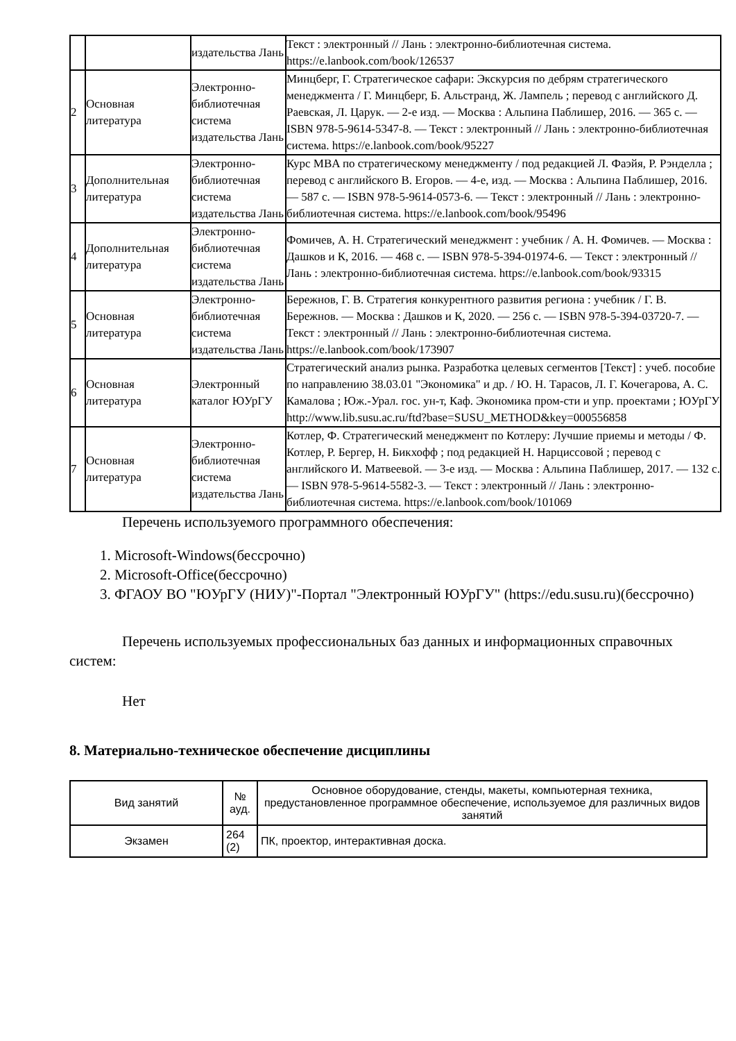| | | издательства Лань | Текст : электронный // Лань : электронно-библиотечная система. https://e.lanbook.com/book/126537 |
| 2 | Основная литература | Электронно-библиотечная система издательства Лань | Минцберг, Г. Стратегическое сафари: Экскурсия по дебрям стратегического менеджмента / Г. Минцберг, Б. Альстранд, Ж. Лампель ; перевод с английского Д. Раевская, Л. Царук. — 2-е изд. — Москва : Альпина Паблишер, 2016. — 365 с. — ISBN 978-5-9614-5347-8. — Текст : электронный // Лань : электронно-библиотечная система. https://e.lanbook.com/book/95227 |
| 3 | Дополнительная литература | Электронно-библиотечная система издательства Лань | Курс MBA по стратегическому менеджменту / под редакцией Л. Фаэйя, Р. Рэнделла ; перевод с английского В. Егоров. — 4-е, изд. — Москва : Альпина Паблишер, 2016. — 587 с. — ISBN 978-5-9614-0573-6. — Текст : электронный // Лань : электронно-библиотечная система. https://e.lanbook.com/book/95496 |
| 4 | Дополнительная литература | Электронно-библиотечная система издательства Лань | Фомичев, А. Н. Стратегический менеджмент : учебник / А. Н. Фомичев. — Москва : Дашков и К, 2016. — 468 с. — ISBN 978-5-394-01974-6. — Текст : электронный // Лань : электронно-библиотечная система. https://e.lanbook.com/book/93315 |
| 5 | Основная литература | Электронно-библиотечная система издательства Лань | Бережнов, Г. В. Стратегия конкурентного развития региона : учебник / Г. В. Бережнов. — Москва : Дашков и К, 2020. — 256 с. — ISBN 978-5-394-03720-7. — Текст : электронный // Лань : электронно-библиотечная система. https://e.lanbook.com/book/173907 |
| 6 | Основная литература | Электронный каталог ЮУрГУ | Стратегический анализ рынка. Разработка целевых сегментов [Текст] : учеб. пособие по направлению 38.03.01 "Экономика" и др. / Ю. Н. Тарасов, Л. Г. Кочегарова, А. С. Камалова ; Юж.-Урал. гос. ун-т, Каф. Экономика пром-сти и упр. проектами ; ЮУрГУ http://www.lib.susu.ac.ru/ftd?base=SUSU_METHOD&key=000556858 |
| 7 | Основная литература | Электронно-библиотечная система издательства Лань | Котлер, Ф. Стратегический менеджмент по Котлеру: Лучшие приемы и методы / Ф. Котлер, Р. Бергер, Н. Бикхофф ; под редакцией Н. Нарциссовой ; перевод с английского И. Матвеевой. — 3-е изд. — Москва : Альпина Паблишер, 2017. — 132 с. — ISBN 978-5-9614-5582-3. — Текст : электронный // Лань : электронно-библиотечная система. https://e.lanbook.com/book/101069 |
Перечень используемого программного обеспечения:
1. Microsoft-Windows(бессрочно)
2. Microsoft-Office(бессрочно)
3. ФГАОУ ВО "ЮУрГУ (НИУ)"-Портал "Электронный ЮУрГУ" (https://edu.susu.ru)(бессрочно)
Перечень используемых профессиональных баз данных и информационных справочных систем:
Нет
8. Материально-техническое обеспечение дисциплины
| Вид занятий | № ауд. | Основное оборудование, стенды, макеты, компьютерная техника, предустановленное программное обеспечение, используемое для различных видов занятий |
| --- | --- | --- |
| Экзамен | 264 (2) | ПК, проектор, интерактивная доска. |